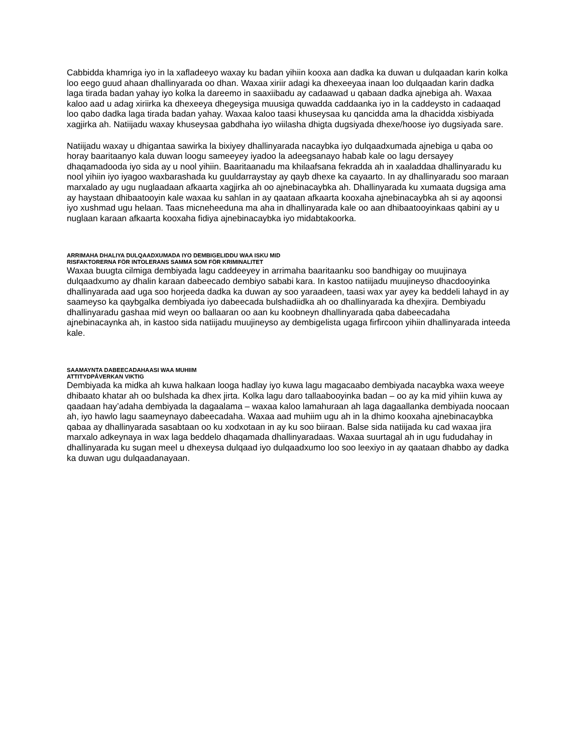Cabbidda khamriga iyo in la xafladeeyo waxay ku badan yihiin kooxa aan dadka ka duwan u dulqaadan karin kolka loo eego guud ahaan dhallinyarada oo dhan. Waxaa xiriir adagi ka dhexeeyaa inaan loo dulqaadan karin dadka laga tirada badan yahay iyo kolka la dareemo in saaxiibadu ay cadaawad u qabaan dadka ajnebiga ah. Waxaa kaloo aad u adag xiriirka ka dhexeeya dhegeysiga muusiga quwadda caddaanka iyo in la caddeysto in cadaaqad loo qabo dadka laga tirada badan yahay. Waxaa kaloo taasi khuseysaa ku qancidda ama la dhacidda xisbiyada xagjirka ah. Natiijadu waxay khuseysaa gabdhaha iyo wiilasha dhigta dugsiyada dhexe/hoose iyo dugsiyada sare.
Natiijadu waxay u dhigantaa sawirka la bixiyey dhallinyarada nacaybka iyo dulqaadxumada ajnebiga u qaba oo horay baaritaanyo kala duwan loogu sameeyey iyadoo la adeegsanayo habab kale oo lagu dersayey dhaqamadooda iyo sida ay u nool yihiin. Baaritaanadu ma khilaafsana fekradda ah in xaaladdaa dhallinyaradu ku nool yihiin iyo iyagoo waxbarashada ku guuldarraystay ay qayb dhexe ka cayaarto. In ay dhallinyaradu soo maraan marxalado ay ugu nuglaadaan afkaarta xagjirka ah oo ajnebinacaybka ah. Dhallinyarada ku xumaata dugsiga ama ay haystaan dhibaatooyin kale waxaa ku sahlan in ay qaataan afkaarta kooxaha ajnebinacaybka ah si ay aqoonsi iyo xushmad ugu helaan. Taas micneheeduna ma aha in dhallinyarada kale oo aan dhibaatooyinkaas qabini ay u nuglaan karaan afkaarta kooxaha fidiya ajnebinacaybka iyo midabtakoorka.
ARRIMAHA DHALIYA DULQAADXUMADA IYO DEMBIGELIDDU WAA ISKU MID
RISFAKTORERNA FÖR INTOLERANS SAMMA SOM FÖR KRIMINALITET
Waxaa buugta cilmiga dembiyada lagu caddeeyey in arrimaha baaritaanku soo bandhigay oo muujinaya dulqaadxumo ay dhalin karaan dabeecado dembiyo sababi kara. In kastoo natiijadu muujineyso dhacdooyinka dhallinyarada aad uga soo horjeeda dadka ka duwan ay soo yaraadeen, taasi wax yar ayey ka beddeli lahayd in ay saameyso ka qaybgalka dembiyada iyo dabeecada bulshadiidka ah oo dhallinyarada ka dhexjira. Dembiyadu dhallinyaradu gashaa mid weyn oo ballaaran oo aan ku koobneyn dhallinyarada qaba dabeecadaha ajnebinacaynka ah, in kastoo sida natiijadu muujineyso ay dembigelista ugaga firfircoon yihiin dhallinyarada inteeda kale.
SAAMAYNTA DABEECADAHAASI WAA MUHIIM
ATTITYDPÅVERKAN VIKTIG
Dembiyada ka midka ah kuwa halkaan looga hadlay iyo kuwa lagu magacaabo dembiyada nacaybka waxa weeye dhibaato khatar ah oo bulshada ka dhex jirta. Kolka lagu daro tallaabooyinka badan – oo ay ka mid yihiin kuwa ay qaadaan hay’adaha dembiyada la dagaalama – waxaa kaloo lamahuraan ah laga dagaallanka dembiyada noocaan ah, iyo hawlo lagu saameynayo dabeecadaha. Waxaa aad muhiim ugu ah in la dhimo kooxaha ajnebinacaybka qabaa ay dhallinyarada sasabtaan oo ku xodxotaan in ay ku soo biiraan. Balse sida natiijada ku cad waxaa jira marxalo adkeynaya in wax laga beddelo dhaqamada dhallinyaradaas. Waxaa suurtagal ah in ugu fududahay in dhallinyarada ku sugan meel u dhexeysa dulqaad iyo dulqaadxumo loo soo leexiyo in ay qaataan dhabbo ay dadka ka duwan ugu dulqaadanayaan.